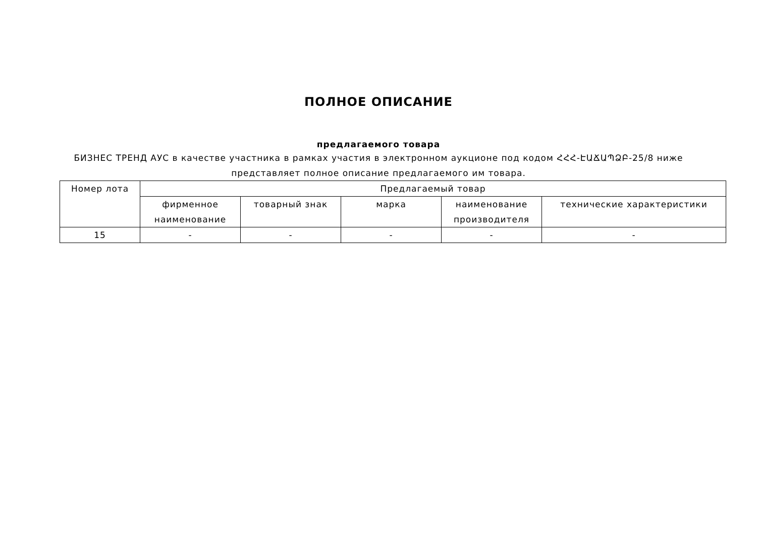ПОЛНОЕ ОПИСАНИЕ
предлагаемого товара
БИЗНЕС ТРЕНД АУС в качестве участника в рамках участия в электронном аукционе под кодом ՀՀՀ-ԷԱՃԱՊՁԲ-25/8 ниже представляет полное описание предлагаемого им товара.
| Номер лота | Предлагаемый товар | | | | |
| --- | --- | --- | --- | --- | --- |
| | фирменное наименование | товарный знак | марка | наименование производителя | технические характеристики |
| 15 | - | - | - | - | - |